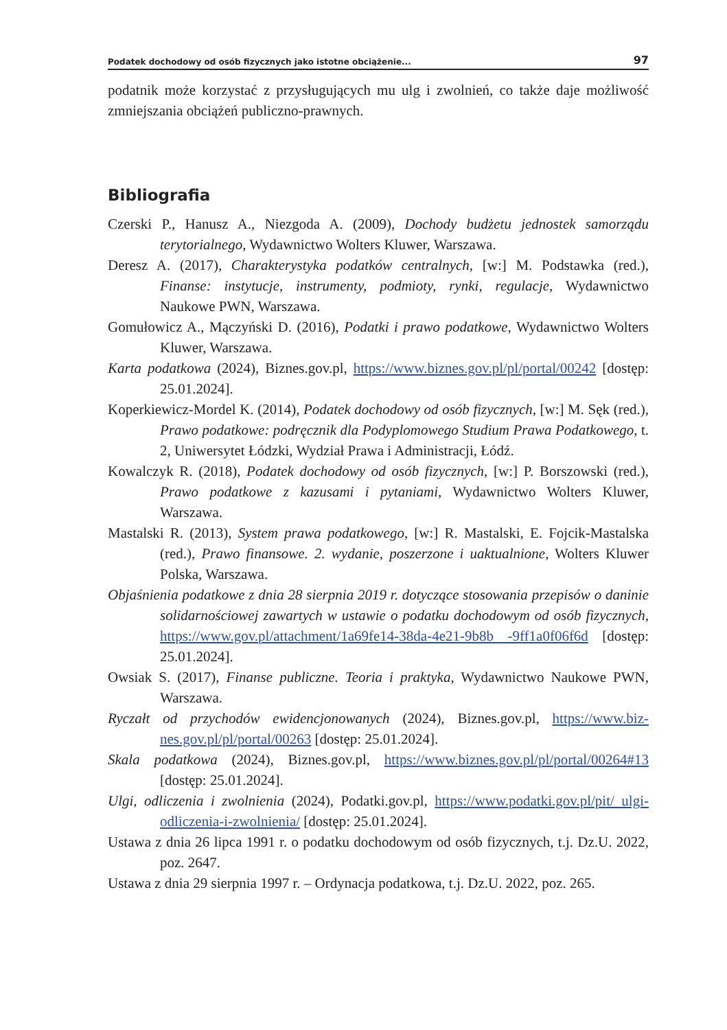Podatek dochodowy od osób fizycznych jako istotne obciążenie... 97
podatnik może korzystać z przysługujących mu ulg i zwolnień, co także daje możli­wość zmniejszania obciążeń publiczno-prawnych.
Bibliografia
Czerski P., Hanusz A., Niezgoda A. (2009), Dochody budżetu jednostek samorządu terytorialnego, Wydawnictwo Wolters Kluwer, Warszawa.
Deresz A. (2017), Charakterystyka podatków centralnych, [w:] M. Podstawka (red.), Finanse: instytucje, instrumenty, podmioty, rynki, regulacje, Wydawnictwo Naukowe PWN, Warszawa.
Gomułowicz A., Mączyński D. (2016), Podatki i prawo podatkowe, Wydawnictwo Wolters Kluwer, Warszawa.
Karta podatkowa (2024), Biznes.gov.pl, https://www.biznes.gov.pl/pl/portal/00242 [dostęp: 25.01.2024].
Koperkiewicz-Mordel K. (2014), Podatek dochodowy od osób fizycznych, [w:] M. Sęk (red.), Prawo podatkowe: podręcznik dla Podyplomowego Studium Prawa Podatkowego, t. 2, Uniwersytet Łódzki, Wydział Prawa i Administra­cji, Łódź.
Kowalczyk R. (2018), Podatek dochodowy od osób fizycznych, [w:] P. Borszowski (red.), Prawo podatkowe z kazusami i pytaniami, Wydawnictwo Wolters Kluwer, Warszawa.
Mastalski R. (2013), System prawa podatkowego, [w:] R. Mastalski, E. Fojcik-Ma­stalska (red.), Prawo finansowe. 2. wydanie, poszerzone i uaktualnione, Wol­ters Kluwer Polska, Warszawa.
Objaśnienia podatkowe z dnia 28 sierpnia 2019 r. dotyczące stosowania przepisów o daninie solidarnościowej zawartych w ustawie o podatku dochodowym od osób fizycznych, https://www.gov.pl/attachment/1a69fe14-38da-4e21-9b8b -9ff1a0f06f6d [dostęp: 25.01.2024].
Owsiak S. (2017), Finanse publiczne. Teoria i praktyka, Wydawnictwo Naukowe PWN, Warszawa.
Ryczałt od przychodów ewidencjonowanych (2024), Biznes.gov.pl, https://www.biz­nes.gov.pl/pl/portal/00263 [dostęp: 25.01.2024].
Skala podatkowa (2024), Biznes.gov.pl, https://www.biznes.gov.pl/pl/portal/00264#13 [dostęp: 25.01.2024].
Ulgi, odliczenia i zwolnienia (2024), Podatki.gov.pl, https://www.podatki.gov.pl/pit/ ulgi-odliczenia-i-zwolnienia/ [dostęp: 25.01.2024].
Ustawa z dnia 26 lipca 1991 r. o podatku dochodowym od osób fizycznych, t.j. Dz.U. 2022, poz. 2647.
Ustawa z dnia 29 sierpnia 1997 r. – Ordynacja podatkowa, t.j. Dz.U. 2022, poz. 265.